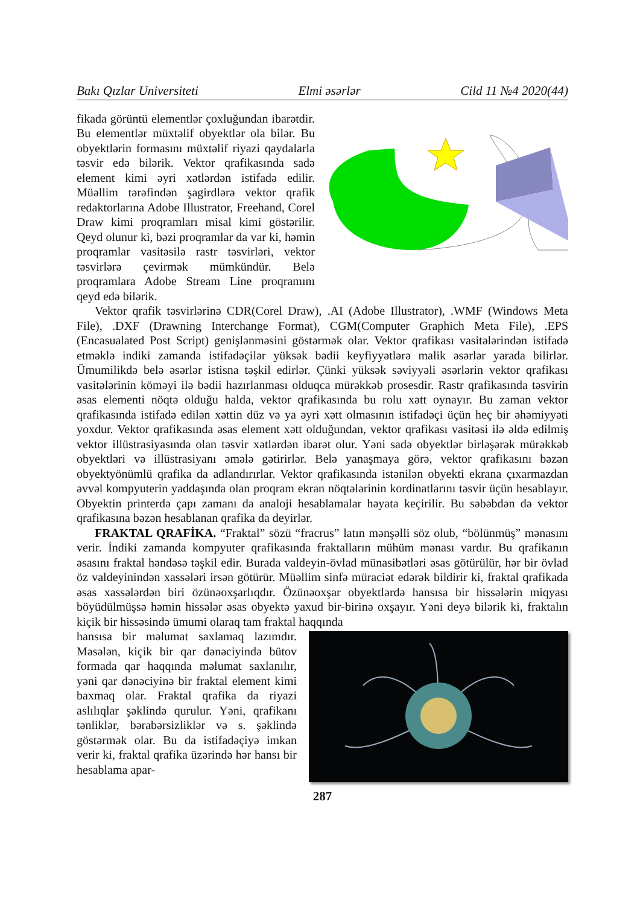Bakı Qızlar Universiteti Elmi əsərlər Cild 11 №4 2020(44)
fikada görüntü elementlər çoxluğundan ibarətdir. Bu elementlər müxtəlif obyektlər ola bilər. Bu obyektlərin formasını müxtəlif riyazi qaydalarla təsvir edə bilərik. Vektor qrafikasında sadə element kimi əyri xətlərdən istifadə edilir. Müəllim tərəfindən şagirdlərə vektor qrafik redaktorlarına Adobe Illustrator, Freehand, Corel Draw kimi proqramları misal kimi göstərilir. Qeyd olunur ki, bəzi proqramlar da var ki, həmin proqramlar vasitəsilə rastr təsvirləri, vektor təsvirlərə çevirmək mümkündür. Belə proqramlara Adobe Stream Line proqramını qeyd edə bilərik.
Vektor qrafik təsvirlərinə CDR(Corel Draw), .AI (Adobe Illustrator), .WMF (Windows Meta File), .DXF (Drawning Interchange Format), CGM(Computer Graphich Meta File), .EPS (Encasualated Post Script) genişlənməsini göstərmək olar. Vektor qrafikası vasitələrindən istifadə etməklə indiki zamanda istifadəçilər yüksək bədii keyfiyyətlərə malik əsərlər yarada bilirlər. Ümumilikdə belə əsərlər istisna təşkil edirlər. Çünki yüksək səviyyəli əsərlərin vektor qrafikası vasitələrinin köməyi ilə bədii hazırlanması olduqca mürəkkəb prosesdir. Rastr qrafikasında təsvirin əsas elementi nöqtə olduğu halda, vektor qrafikasında bu rolu xətt oynayır. Bu zaman vektor qrafikasında istifadə edilən xəttin düz və ya əyri xətt olmasının istifadəçi üçün heç bir əhəmiyyəti yoxdur. Vektor qrafikasında əsas element xətt olduğundan, vektor qrafikası vasitəsi ilə əldə edilmiş vektor illüstrasiyasında olan təsvir xətlərdən ibarət olur. Yəni sadə obyektlər birləşərək mürəkkəb obyektləri və illüstrasiyanı əmələ gətirirlər. Belə yanaşmaya görə, vektor qrafikasını bəzən obyektyönümlü qrafika da adlandırırlar. Vektor qrafikasında istənilən obyekti ekrana çıxarmazdan əvvəl kompyuterin yaddaşında olan proqram ekran nöqtələrinin kordinatlarını təsvir üçün hesablayır. Obyektin printerdə çapı zamanı da analoji hesablamalar həyata keçirilir. Bu səbəbdən də vektor qrafikasına bəzən hesablanan qrafika da deyirlər.
FRAKTAL QRAFİKA. “Fraktal” sözü “fracrus” latın mənşəlli söz olub, “bölünmüş” mənasını verir. İndiki zamanda kompyuter qrafikasında fraktalların mühüm mənası vardır. Bu qrafikanın əsasını fraktal həndəsə təşkil edir. Burada valdeyin-övlad münasibətləri əsas götürülür, hər bir övlad öz valdeyinindən xassələri irsən götürür. Müəllim sinfə müraciət edərək bildirir ki, fraktal qrafikada əsas xassələrdən biri özünəoxşarlıqdır. Özünəoxşar obyektlərdə hansısa bir hissələrin miqyası böyüdülmüşsə həmin hissələr əsas obyektə yaxud bir-birinə oxşayır. Yəni deyə bilərik ki, fraktalın kiçik bir hissəsində ümumi olaraq tam fraktal haqqında
hansısa bir məlumat saxlamaq lazımdır. Məsələn, kiçik bir qar dənəciyində bütov formada qar haqqında məlumat saxlanılır, yəni qar dənəciyinə bir fraktal element kimi baxmaq olar. Fraktal qrafika da riyazi aslılıqlar şəklində qurulur. Yəni, qrafikanı tənliklər, bərabərsizliklər və s. şəklində göstərmək olar. Bu da istifadəçiyə imkan verir ki, fraktal qrafika üzərində hər hansı bir hesablama apar-
287